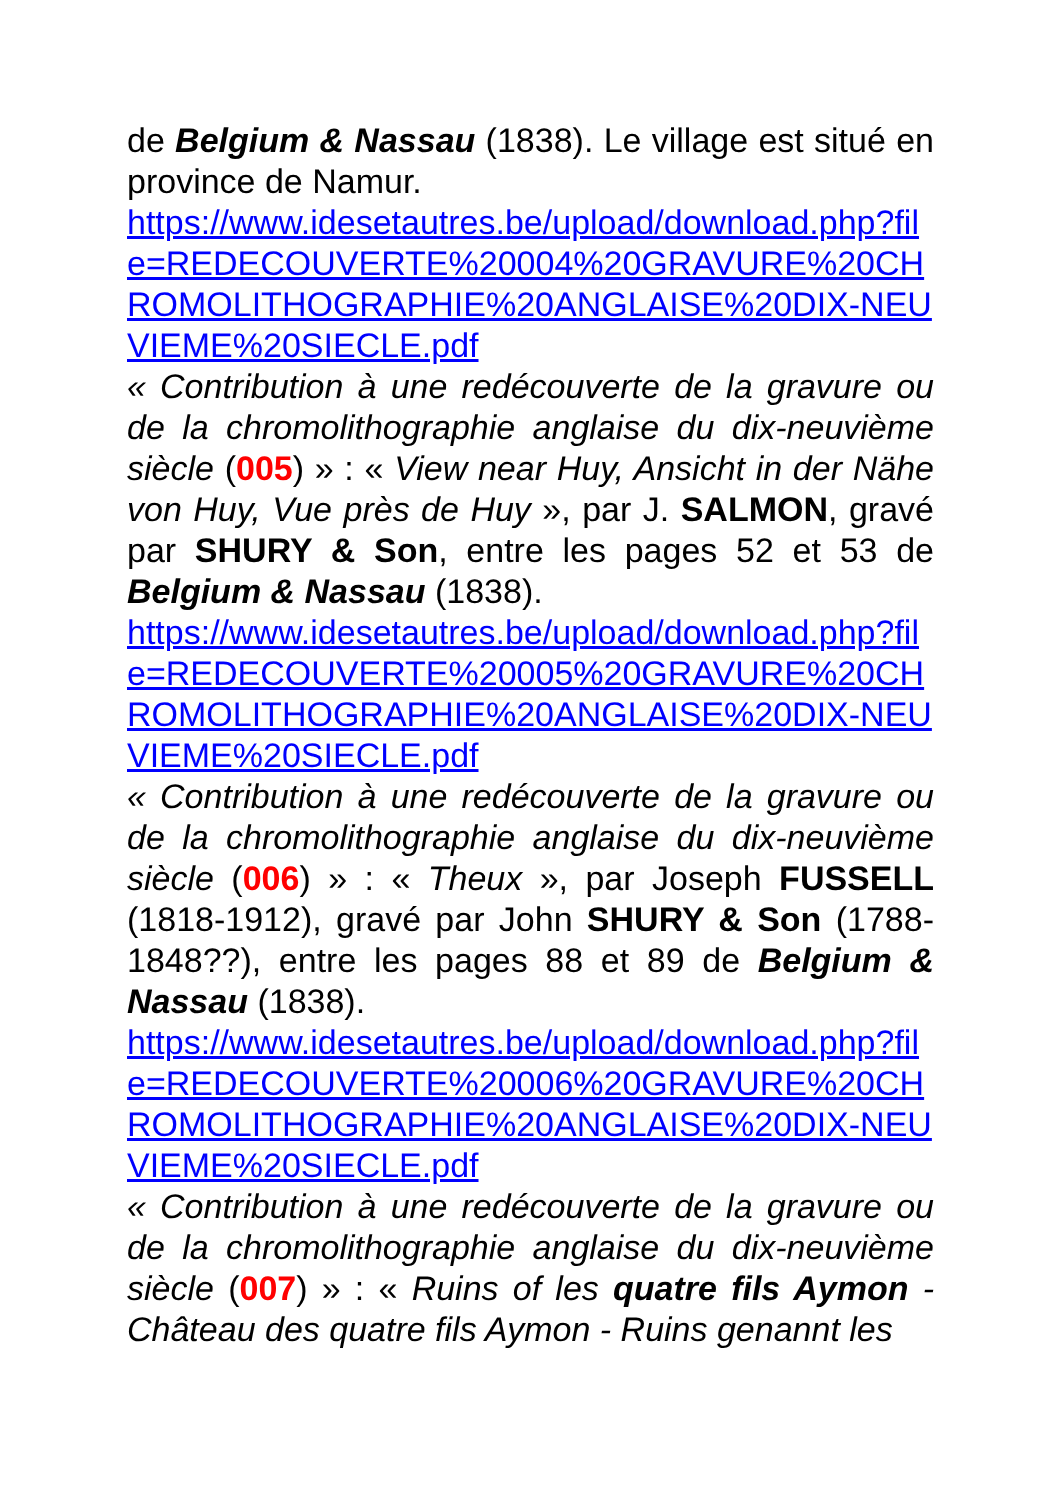de Belgium & Nassau (1838). Le village est situé en province de Namur.
https://www.idesetautres.be/upload/download.php?file=REDECOUVERTE%20004%20GRAVURE%20CHROMOLITHOGRAPHIE%20ANGLAISE%20DIX-NEUVIEME%20SIECLE.pdf
« Contribution à une redécouverte de la gravure ou de la chromolithographie anglaise du dix-neuvième siècle (005) » : « View near Huy, Ansicht in der Nähe von Huy, Vue près de Huy », par J. SALMON, gravé par SHURY & Son, entre les pages 52 et 53 de Belgium & Nassau (1838).
https://www.idesetautres.be/upload/download.php?file=REDECOUVERTE%20005%20GRAVURE%20CHROMOLITHOGRAPHIE%20ANGLAISE%20DIX-NEUVIEME%20SIECLE.pdf
« Contribution à une redécouverte de la gravure ou de la chromolithographie anglaise du dix-neuvième siècle (006) » : « Theux », par Joseph FUSSELL (1818-1912), gravé par John SHURY & Son (1788-1848??), entre les pages 88 et 89 de Belgium & Nassau (1838).
https://www.idesetautres.be/upload/download.php?file=REDECOUVERTE%20006%20GRAVURE%20CHROMOLITHOGRAPHIE%20ANGLAISE%20DIX-NEUVIEME%20SIECLE.pdf
« Contribution à une redécouverte de la gravure ou de la chromolithographie anglaise du dix-neuvième siècle (007) » : « Ruins of les quatre fils Aymon - Château des quatre fils Aymon - Ruins genannt les